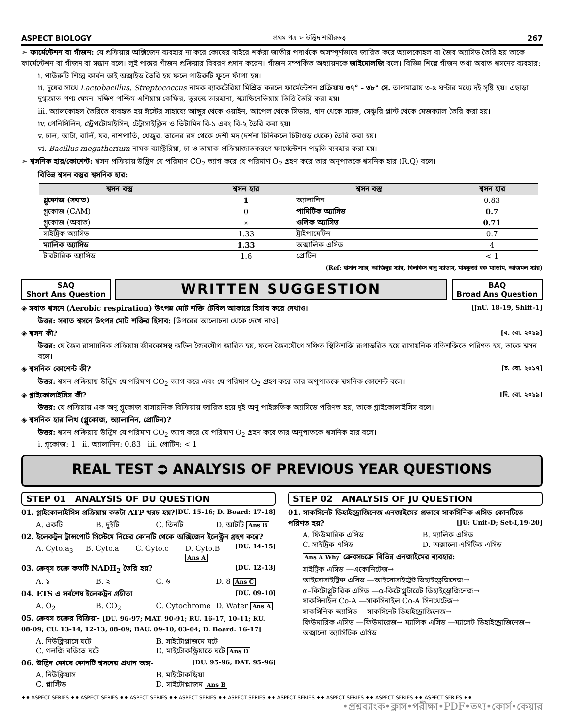ASPECT BIOLOGY প্রথম পত্র ➢ উদ্ভিদ শারীরতত্ত্ব 267
➢ ফার্মেন্টেশন বা গাঁজন: যে প্রক্রিয়ায় অক্সিজেন ব্যবহার না করে কোষের বাইরে শর্করা জাতীয় পদার্থকে অসম্পূর্ণভাবে জারিত করে অ্যালকোহল বা জৈব অ্যাসিড তৈরি হয় তাকে ফার্মেন্টেশন বা গাঁজন বা সন্ধান বলে। লুই পাস্তুর গাঁজন প্রক্রিয়ার বিবরণ প্রদান করেন। গাঁজন সম্পর্কিত অধ্যায়নকে জাইমোলজি বলে। বিভিন্ন শিল্পে গাঁজন তথা অবাত শ্বসনের ব্যবহার:
i. পাউরুটি শিল্পে কার্বন ডাই অক্সাইড তৈরি হয় ফলে পাউরুটি ফুলে ফাঁপা হয়।
ii. দুধের সাথে Lactobacillus, Streptococcus নামক ব্যাকটেরিয়া মিশ্রিত করলে ফার্মেন্টেশন প্রক্রিয়ায় ৩৭° - ৩৮° সে. তাপমাত্রায় ৩-৫ ঘণ্টার মধ্যে দই সৃষ্টি হয়। এছাড়া দুগ্ধজাত পণ্য যেমন- দক্ষিণ-পশ্চিম এশিয়ায় কেফির, তুরস্কে তারহানা, স্ক্যান্ডিনেভিয়ায় তিত্তি তৈরি করা হয়।
iii. অ্যালকোহল তৈরিতে ব্যবহৃত হয় ঈস্টের সাহায্যে আঙ্গুর থেকে ওয়াইন, আপেল থেকে সিডার, ধান থেকে স্যাক, সেঞ্চুরি প্লান্ট থেকে মেজক্যাল তৈরি করা হয়।
iv. পেনিসিলিন, স্ট্রেপটোমাইসিন, টেট্রাসাইক্লিন ও ভিটামিন বি-১ এবং বি-২ তৈরি করা হয়।
v. চাল, আটা, বার্লি, যব, নাশপাতি, খেজুর, তালের রস থেকে দেশী মদ (দর্শনা চিনিকলে চিটাগুড় থেকে) তৈরি করা হয়।
vi. Bacillus megatherium নামক ব্যাক্টেরিয়া, চা ও তামাক প্রক্রিয়াজাতকরণে ফার্মেন্টেশন পদ্ধতি ব্যবহার করা হয়।
➢ শ্বসনিক হার/কোশেন্ট: শ্বসন প্রক্রিয়ায় উদ্ভিদ যে পরিমাণ CO<sub>2</sub> ত্যাগ করে যে পরিমাণ O<sub>2</sub> গ্রহণ করে তার অনুপাতকে শ্বসনিক হার (R.Q) বলে।
বিভিন্ন শ্বসন বস্তুর শ্বসনিক হার:
| শ্বসন বস্তু | শ্বসন হার | শ্বসন বস্তু | শ্বসন হার |
| --- | --- | --- | --- |
| গ্লুকোজ (সবাত) | 1 | অ্যালানিন | 0.83 |
| গ্লুকোজ (CAM) | 0 | পামিটিক অ্যাসিড | 0.7 |
| গ্লুকোজ (অবাত) | ∞ | ওলিক অ্যাসিড | 0.71 |
| সাইট্রিক অ্যাসিড | 1.33 | ট্রাইপামেটিন | 0.7 |
| ম্যালিক অ্যাসিড | 1.33 | অক্সালিক এসিড | 4 |
| টারটারিক অ্যাসিড | 1.6 | প্রোটিন | < 1 |
(Ref: হাসান স্যার, আজিবুর স্যার, বিলকিস বানু ম্যাডাম, মাহফুজা হক ম্যাডাম, আজমল স্যার)
SAQ
Short Ans Question
WRITTEN SUGGESTION
BAQ
Broad Ans Question
◈ সবাত শ্বসনে (Aerobic respiration) উৎপন্ন মোট শক্তি টেবিল আকারে হিসাব করে দেখাও। [JnU. 18-19, Shift-1]
উত্তর: সবাত শ্বসনে উৎপন্ন মোট শক্তির হিসাব: [উপরের আলোচনা থেকে দেখে নাও]
◈ শ্বসন কী? [ব. বো. ২০১৯]
উত্তর: যে জৈব রাসায়নিক প্রক্রিয়ায় জীবকোষস্থ জটিল জৈবযৌগ জারিত হয়, ফলে জৈবযৌগে সঞ্চিত স্থিতিশক্তি রূপান্তরিত হয়ে রাসায়নিক গতিশক্তিতে পরিণত হয়, তাকে শ্বসন বলে।
◈ শ্বসনিক কোশেন্ট কী? [চ. বো. ২০১৭]
উত্তর: শ্বসন প্রক্রিয়ায় উদ্ভিদ যে পরিমাণ CO<sub>2</sub> ত্যাগ করে এবং যে পরিমাণ O<sub>2</sub> গ্রহণ করে তার অণুপাতকে শ্বসনিক কোশেন্ট বলে।
◈ গ্লাইকোলাইসিস কী? [দি. বো. ২০১৯]
উত্তর: যে প্রক্রিয়ায় এক অণু গ্লুকোজ রাসায়নিক বিক্রিয়ায় জারিত হয়ে দুই অণু পাইরুভিক অ্যাসিডে পরিণত হয়, তাকে গ্লাইকোলাইসিস বলে।
◈ শ্বসনিক হার লিখ (গ্লুকোজ, অ্যালানিন, প্রোটিন)?
উত্তর: শ্বসন প্রক্রিয়ায় উদ্ভিদ যে পরিমাণ CO<sub>2</sub> ত্যাগ করে যে পরিমাণ O<sub>2</sub> গ্রহণ করে তার অনুপাতকে শ্বসনিক হার বলে।
i. গ্লুকোজ: 1 ii. অ্যালানিন: 0.83 iii. প্রোটিন: < 1
REAL TEST ⮊ ANALYSIS OF PREVIOUS YEAR QUESTIONS
STEP 01 ANALYSIS OF DU QUESTION
01. গ্লাইকোলাইসিস প্রক্রিয়ায় কতটা ATP খরচ হয়? [DU. 15-16; D. Board: 17-18]
A. একটি B. দুইটি C. তিনটি D. আটটি Ans B
02. ইলেকট্রন ট্রান্সপোর্ট সিস্টেমে নিচের কোনটি থেকে অক্সিজেন ইলেক্ট্রন গ্রহণ করে? [DU. 14-15]
A. Cyto.a<sub>3</sub> B. Cyto.a C. Cyto.c D. Cyto.B Ans A
03. ক্রেব্স চক্রে কতটি NADH<sub>2</sub> তৈরি হয়? [DU. 12-13]
A. ১ B. ২ C. ৬ D. 8 Ans C
04. ETS এ সর্বশেষ ইলেকট্রন গ্রহীতা [DU. 09-10]
A. O<sub>2</sub> B. CO<sub>2</sub> C. Cytochrome D. Water Ans A
05. ক্রেবস চক্রের বিক্রিয়া- [DU. 96-97; MAT. 90-91; RU. 16-17, 10-11; KU. 08-09; CU. 13-14, 12-13, 08-09; BAU. 09-10, 03-04; D. Board: 16-17]
A. নিউক্লিয়াসে ঘটে B. সাইটোপ্লাজমে ঘটে C. গলজি বডিতে ঘটে D. মাইটোকন্ড্রিয়াতে ঘটে Ans D
06. উদ্ভিদ কোষে কোনটি শ্বসনের প্রধান অঙ্গ- [DU. 95-96; DAT. 95-96]
A. নিউক্লিয়াস B. মাইটোকন্ড্রিয়া C. প্লাস্টিড D. সাইটোপ্লাজম Ans B
STEP 02 ANALYSIS OF JU QUESTION
01. সাকসিনেট ডিহাইড্রোজিনেজ এনজাইমের প্রভাবে সাকসিনিক এসিড কোনটিতে পরিণত হয়? [JU: Unit-D; Set-I,19-20]
A. ফিউমারিক এসিড B. ম্যালিক এসিড C. সাইট্রিক এসিড D. অক্সালো এসিটিক এসিড
Ans A Why ক্রেবসচক্রে বিভিন্ন এনজাইমের ব্যবহার:
সাইট্রিক এসিড —একোনিটেজ→
আইসোসাইট্রিক এসিড —আইসোসাইট্রেট ডিহাইড্রেজিনেজ→
α–কিটোগ্লুটারিক এসিড —α-কিটোগ্লুটারেট ডিহাইড্রোজিনেজ→
সাকসিনাইল Co-A —সাকসিনাইল Co-A সিনথেটেজ→
সাকসিনিক অ্যাসিড —সাকসিনেট ডিহাইড্রোজিনেজ→
ফিউমারিক এসিড —ফিউমারেজ→ ম্যালিক এসিড —ম্যালেট ডিহাইড্রোজিনেজ→ অক্সালো অ্যাসিটিক এসিড
♦♦ ASPECT SERIES ♦♦ ASPECT SERIES ♦♦ ASPECT SERIES ♦♦ ASPECT SERIES ♦♦ ASPECT SERIES ♦♦ ASPECT SERIES ♦♦ ASPECT SERIES ♦♦ ASPECT SERIES ♦♦ ASPECT SERIES ♦♦
•প্রশ্নব্যাংক•ক্লাস•পরীক্ষা•PDF•তথ্য•কোর্স•কেয়ার